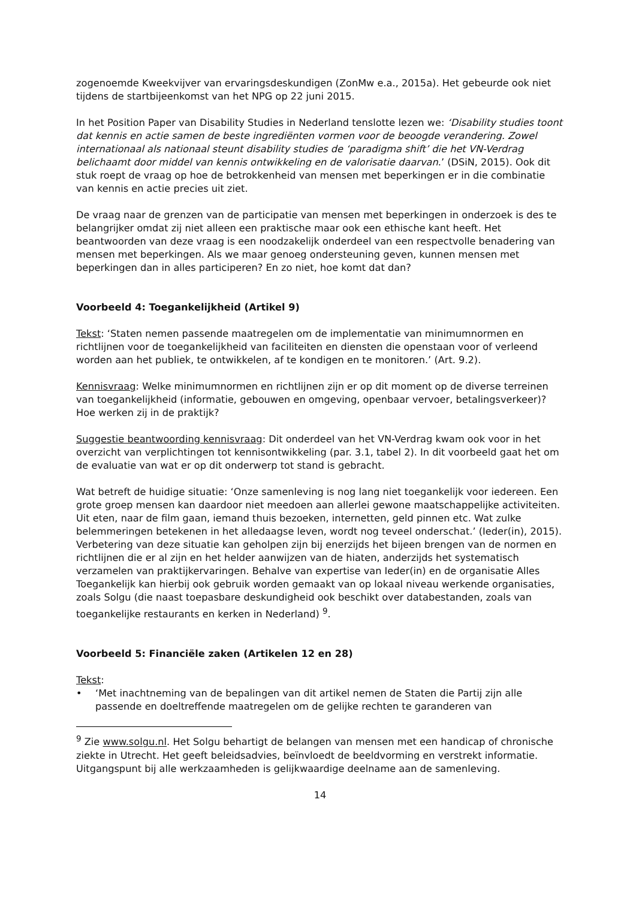zogenoemde Kweekvijver van ervaringsdeskundigen (ZonMw e.a., 2015a). Het gebeurde ook niet tijdens de startbijeenkomst van het NPG op 22 juni 2015.
In het Position Paper van Disability Studies in Nederland tenslotte lezen we: ‘Disability studies toont dat kennis en actie samen de beste ingrediënten vormen voor de beoogde verandering. Zowel internationaal als nationaal steunt disability studies de ‘paradigma shift’ die het VN-Verdrag belichaamt door middel van kennis ontwikkeling en de valorisatie daarvan.’ (DSiN, 2015). Ook dit stuk roept de vraag op hoe de betrokkenheid van mensen met beperkingen er in die combinatie van kennis en actie precies uit ziet.
De vraag naar de grenzen van de participatie van mensen met beperkingen in onderzoek is des te belangrijker omdat zij niet alleen een praktische maar ook een ethische kant heeft. Het beantwoorden van deze vraag is een noodzakelijk onderdeel van een respectvolle benadering van mensen met beperkingen. Als we maar genoeg ondersteuning geven, kunnen mensen met beperkingen dan in alles participeren? En zo niet, hoe komt dat dan?
Voorbeeld 4: Toegankelijkheid (Artikel 9)
Tekst: ‘Staten nemen passende maatregelen om de implementatie van minimumnormen en richtlijnen voor de toegankelijkheid van faciliteiten en diensten die openstaan voor of verleend worden aan het publiek, te ontwikkelen, af te kondigen en te monitoren.’ (Art. 9.2).
Kennisvraag: Welke minimumnormen en richtlijnen zijn er op dit moment op de diverse terreinen van toegankelijkheid (informatie, gebouwen en omgeving, openbaar vervoer, betalingsverkeer)? Hoe werken zij in de praktijk?
Suggestie beantwoording kennisvraag: Dit onderdeel van het VN-Verdrag kwam ook voor in het overzicht van verplichtingen tot kennisontwikkeling (par. 3.1, tabel 2). In dit voorbeeld gaat het om de evaluatie van wat er op dit onderwerp tot stand is gebracht.
Wat betreft de huidige situatie: ‘Onze samenleving is nog lang niet toegankelijk voor iedereen. Een grote groep mensen kan daardoor niet meedoen aan allerlei gewone maatschappelijke activiteiten. Uit eten, naar de film gaan, iemand thuis bezoeken, internetten, geld pinnen etc. Wat zulke belemmeringen betekenen in het alledaagse leven, wordt nog teveel onderschat.’ (Ieder(in), 2015).
Verbetering van deze situatie kan geholpen zijn bij enerzijds het bijeen brengen van de normen en richtlijnen die er al zijn en het helder aanwijzen van de hiaten, anderzijds het systematisch verzamelen van praktijkervaringen. Behalve van expertise van Ieder(in) en de organisatie Alles Toegankelijk kan hierbij ook gebruik worden gemaakt van op lokaal niveau werkende organisaties, zoals Solgu (die naast toepasbare deskundigheid ook beschikt over databestanden, zoals van toegankelijke restaurants en kerken in Nederland) <sup>9</sup>.
Voorbeeld 5: Financiële zaken (Artikelen 12 en 28)
Tekst:
• ‘Met inachtneming van de bepalingen van dit artikel nemen de Staten die Partij zijn alle passende en doeltreffende maatregelen om de gelijke rechten te garanderen van
<sup>9</sup> Zie www.solgu.nl. Het Solgu behartigt de belangen van mensen met een handicap of chronische ziekte in Utrecht. Het geeft beleidsadvies, beïnvloedt de beeldvorming en verstrekt informatie. Uitgangspunt bij alle werkzaamheden is gelijkwaardige deelname aan de samenleving.
14